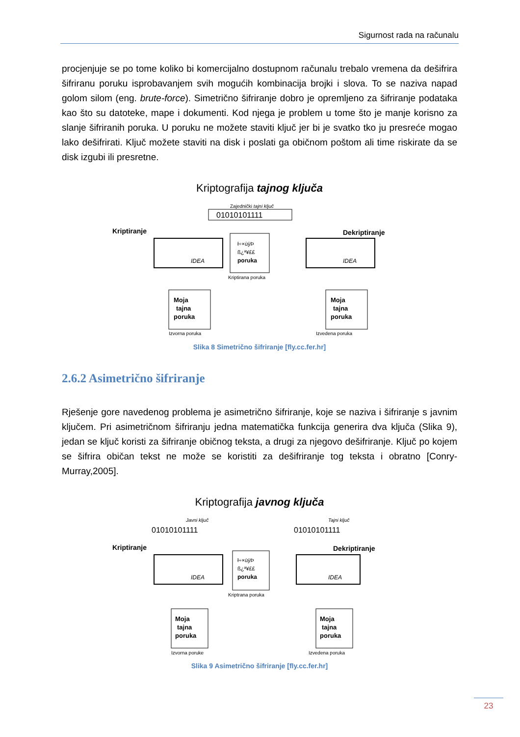Sigurnost rada na računalu
procjenjuje se po tome koliko bi komercijalno dostupnom računalu trebalo vremena da dešifrira šifriranu poruku isprobavanjem svih mogućih kombinacija brojki i slova. To se naziva napad golom silom (eng. brute-force). Simetrično šifriranje dobro je opremljeno za šifriranje podataka kao što su datoteke, mape i dokumenti. Kod njega je problem u tome što je manje korisno za slanje šifriranih poruka. U poruku ne možete staviti ključ jer bi je svatko tko ju presreće mogao lako dešifrirati. Ključ možete staviti na disk i poslati ga običnom poštom ali time riskirate da se disk izgubi ili presretne.
Kriptografija tajnog ključa
Zajednički tajni ključ
01010101111
Kriptiranje
Dekriptiranje
IDEA
ł÷×ùÿÞ
ß¿ª¥££
poruka
Kriptirana poruka
IDEA
Moja
tajna
poruka
Izvorna poruka
Moja
tajna
poruka
Izvedena poruka
Slika 8 Simetrično šifriranje [fly.cc.fer.hr]
2.6.2 Asimetrično šifriranje
Rješenje gore navedenog problema je asimetrično šifriranje, koje se naziva i šifriranje s javnim ključem. Pri asimetričnom šifriranju jedna matematička funkcija generira dva ključa (Slika 9), jedan se ključ koristi za šifriranje običnog teksta, a drugi za njegovo dešifriranje. Ključ po kojem se šifrira običan tekst ne može se koristiti za dešifriranje tog teksta i obratno [Conry-Murray,2005].
Kriptografija javnog ključa
Javni ključ
Tajni ključ
01010101111
01010101111
Kriptiranje
Dekriptiranje
IDEA
ł÷×ùÿÞ
ß¿ª¥££
poruka
Kriptrana poruka
IDEA
Moja
tajna
poruka
Izvorna poruke
Moja
tajna
poruka
Izvedena poruka
Slika 9 Asimetrično šifriranje [fly.cc.fer.hr]
23